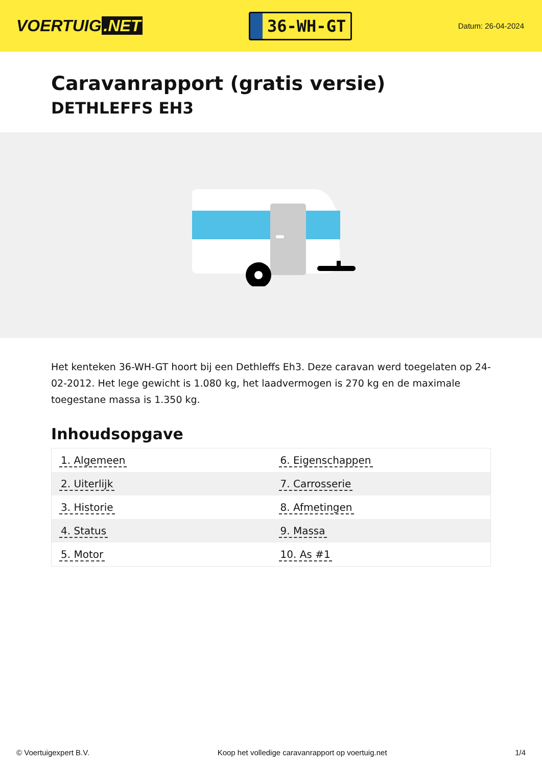VOERTUIG.NET
36-WH-GT
Datum: 26-04-2024
Caravanrapport (gratis versie)
DETHLEFFS EH3
Het kenteken 36-WH-GT hoort bij een Dethleffs Eh3. Deze caravan werd toegelaten op 24-02-2012. Het lege gewicht is 1.080 kg, het laadvermogen is 270 kg en de maximale toegestane massa is 1.350 kg.
Inhoudsopgave
| 1. Algemeen | 6. Eigenschappen |
| 2. Uiterlijk | 7. Carrosserie |
| 3. Historie | 8. Afmetingen |
| 4. Status | 9. Massa |
| 5. Motor | 10. As #1 |
© Voertuigexpert B.V. Koop het volledige caravanrapport op voertuig.net 1/4